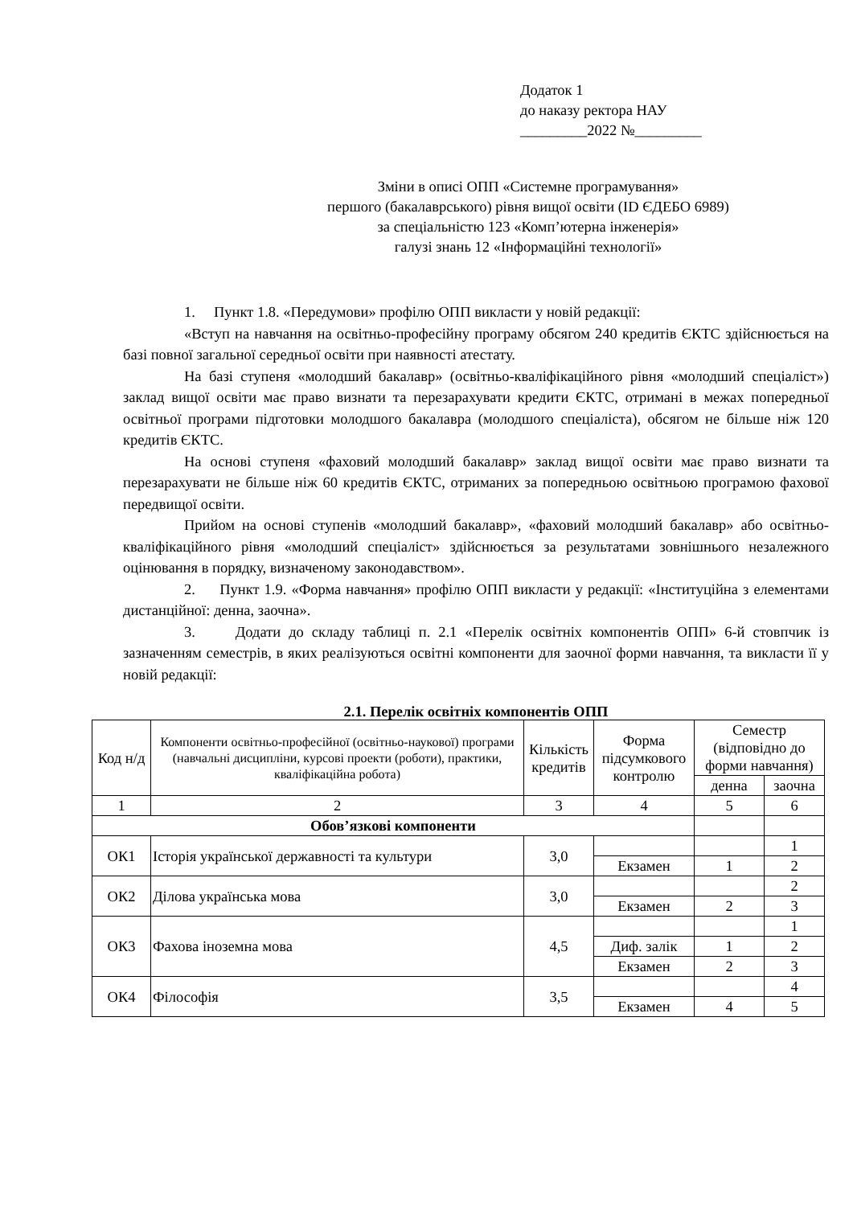Додаток 1
до наказу ректора НАУ
_________2022 №_________
Зміни в описі ОПП «Системне програмування»
першого (бакалаврського) рівня вищої освіти (ID ЄДЕБО 6989)
за спеціальністю 123 «Комп’ютерна інженерія»
галузі знань 12 «Інформаційні технології»
1. Пункт 1.8. «Передумови» профілю ОПП викласти у новій редакції:
«Вступ на навчання на освітньо-професійну програму обсягом 240 кредитів ЄКТС здійснюється на базі повної загальної середньої освіти при наявності атестату.
На базі ступеня «молодший бакалавр» (освітньо-кваліфікаційного рівня «молодший спеціаліст») заклад вищої освіти має право визнати та перезарахувати кредити ЄКТС, отримані в межах попередньої освітньої програми підготовки молодшого бакалавра (молодшого спеціаліста), обсягом не більше ніж 120 кредитів ЄКТС.
На основі ступеня «фаховий молодший бакалавр» заклад вищої освіти має право визнати та перезарахувати не більше ніж 60 кредитів ЄКТС, отриманих за попередньою освітньою програмою фахової передвищої освіти.
Прийом на основі ступенів «молодший бакалавр», «фаховий молодший бакалавр» або освітньо-кваліфікаційного рівня «молодший спеціаліст» здійснюється за результатами зовнішнього незалежного оцінювання в порядку, визначеному законодавством».
2. Пункт 1.9. «Форма навчання» профілю ОПП викласти у редакції: «Інституційна з елементами дистанційної: денна, заочна».
3. Додати до складу таблиці п. 2.1 «Перелік освітніх компонентів ОПП» 6-й стовпчик із зазначенням семестрів, в яких реалізуються освітні компоненти для заочної форми навчання, та викласти її у новій редакції:
2.1. Перелік освітніх компонентів ОПП
| Код н/д | Компоненти освітньо-професійної (освітньо-наукової) програми (навчальні дисципліни, курсові проекти (роботи), практики, кваліфікаційна робота) | Кількість кредитів | Форма підсумкового контролю | Семестр (відповідно до форми навчання) | |
| --- | --- | --- | --- | --- | --- |
| | | | | денна | заочна |
| 1 | 2 | 3 | 4 | 5 | 6 |
| Обов’язкові компоненти | | | | | |
| ОК1 | Історія української державності та культури | 3,0 | | | 1 |
| | | | Екзамен | 1 | 2 |
| ОК2 | Ділова українська мова | 3,0 | | | 2 |
| | | | Екзамен | 2 | 3 |
| ОК3 | Фахова іноземна мова | 4,5 | | | 1 |
| | | | Диф. залік | 1 | 2 |
| | | | Екзамен | 2 | 3 |
| ОК4 | Філософія | 3,5 | | | 4 |
| | | | Екзамен | 4 | 5 |